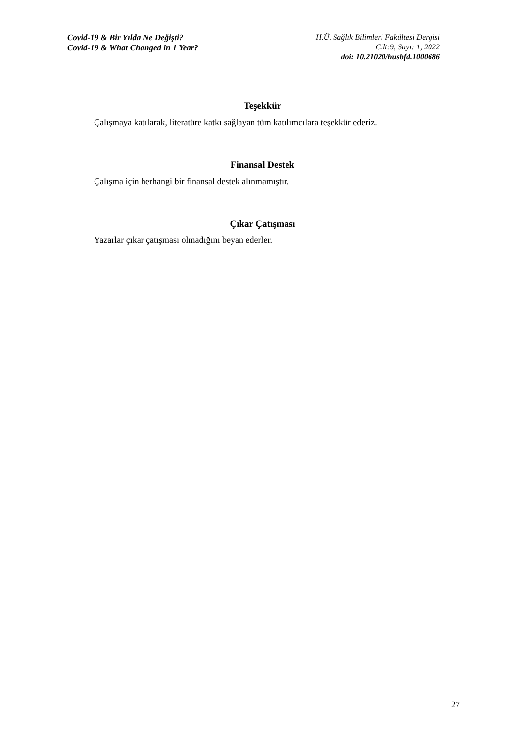Covid-19 & Bir Yılda Ne Değişti?
Covid-19 & What Changed in 1 Year?
H.Ü. Sağlık Bilimleri Fakültesi Dergisi
Cilt:9, Sayı: 1, 2022
doi: 10.21020/husbfd.1000686
Teşekkür
Çalışmaya katılarak, literatüre katkı sağlayan tüm katılımcılara teşekkür ederiz.
Finansal Destek
Çalışma için herhangi bir finansal destek alınmamıştır.
Çıkar Çatışması
Yazarlar çıkar çatışması olmadığını beyan ederler.
27